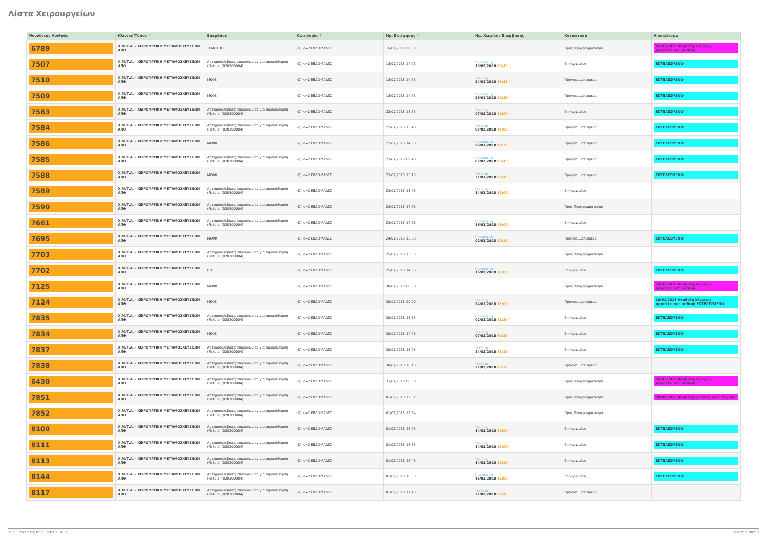Λίστα Χειρουργείων
| Μοναδικός Αριθμός | Κλινική/Τύπος ↑ | Επέμβαση | Κατηγορία ↑ | Ημ. Εκτίμησης ↑ | Ημ. Χειρ/κής Επέμβασης | Κατάσταση | Αποτέλεσμα |
| --- | --- | --- | --- | --- | --- | --- | --- |
| 6789 | Χ.Μ.Τ.Α. - ΧΕΙΡΟΥΡΓΙΚΗ ΜΕΤΑΜΟΣΧΕΥΣΕΩΝ ΑΠΘ | TENCKHOFF | (1) <=2 ΕΒΔΟΜΑΔΕΣ | 16/01/2018 00:00 | | Προς Προγραμματισμό | 05/01/2018 Αναβολή λόγω μη προσέλευσης ασθενή |
| 7507 | Χ.Μ.Τ.Α. - ΧΕΙΡΟΥΡΓΙΚΗ ΜΕΤΑΜΟΣΧΕΥΣΕΩΝ ΑΠΘ | Αρτηριοφλεβικές επικοινωνίες για αιμοκάθαρση (Fistula) (020300004) | (1) <=2 ΕΒΔΟΜΑΔΕΣ | 18/01/2018 14:23 | Παρασκευή 16/02/2018 08:45 | Επικυρωμένα | ΕΚΤΕΛΕΣΜΕΝΟ |
| 7510 | Χ.Μ.Τ.Α. - ΧΕΙΡΟΥΡΓΙΚΗ ΜΕΤΑΜΟΣΧΕΥΣΕΩΝ ΑΠΘ | ΜΚΦΚ | (1) <=2 ΕΒΔΟΜΑΔΕΣ | 18/01/2018 14:33 | Τετάρτη 24/01/2018 11:45 | Προγραμματισμένα | ΕΚΤΕΛΕΣΜΕΝΟ |
| 7509 | Χ.Μ.Τ.Α. - ΧΕΙΡΟΥΡΓΙΚΗ ΜΕΤΑΜΟΣΧΕΥΣΕΩΝ ΑΠΘ | ΜΚΦΚ | (1) <=2 ΕΒΔΟΜΑΔΕΣ | 18/01/2018 14:53 | Παρασκευή 26/01/2018 09:30 | Προγραμματισμένα | ΕΚΤΕΛΕΣΜΕΝΟ |
| 7583 | Χ.Μ.Τ.Α. - ΧΕΙΡΟΥΡΓΙΚΗ ΜΕΤΑΜΟΣΧΕΥΣΕΩΝ ΑΠΘ | Αρτηριοφλεβικές επικοινωνίες για αιμοκάθαρση (Fistula) (020300004) | (1) <=2 ΕΒΔΟΜΑΔΕΣ | 22/01/2018 13:33 | Τετάρτη 07/02/2018 10:00 | Επικυρωμένα | ΕΚΤΕΛΕΣΜΕΝΟ |
| 7584 | Χ.Μ.Τ.Α. - ΧΕΙΡΟΥΡΓΙΚΗ ΜΕΤΑΜΟΣΧΕΥΣΕΩΝ ΑΠΘ | Αρτηριοφλεβικές επικοινωνίες για αιμοκάθαρση (Fistula) (020300004) | (1) <=2 ΕΒΔΟΜΑΔΕΣ | 22/01/2018 13:43 | Τετάρτη 07/02/2018 14:00 | Προγραμματισμένα | ΕΚΤΕΛΕΣΜΕΝΟ |
| 7586 | Χ.Μ.Τ.Α. - ΧΕΙΡΟΥΡΓΙΚΗ ΜΕΤΑΜΟΣΧΕΥΣΕΩΝ ΑΠΘ | ΜΚΦΚ | (1) <=2 ΕΒΔΟΜΑΔΕΣ | 22/01/2018 14:33 | Παρασκευή 26/01/2018 10:15 | Προγραμματισμένα | ΕΚΤΕΛΕΣΜΕΝΟ |
| 7585 | Χ.Μ.Τ.Α. - ΧΕΙΡΟΥΡΓΙΚΗ ΜΕΤΑΜΟΣΧΕΥΣΕΩΝ ΑΠΘ | Αρτηριοφλεβικές επικοινωνίες για αιμοκάθαρση (Fistula) (020300004) | (1) <=2 ΕΒΔΟΜΑΔΕΣ | 23/01/2018 09:48 | Παρασκευή 02/02/2018 08:45 | Προγραμματισμένα | ΕΚΤΕΛΕΣΜΕΝΟ |
| 7588 | Χ.Μ.Τ.Α. - ΧΕΙΡΟΥΡΓΙΚΗ ΜΕΤΑΜΟΣΧΕΥΣΕΩΝ ΑΠΘ | ΜΚΦΚ | (1) <=2 ΕΒΔΟΜΑΔΕΣ | 23/01/2018 13:13 | Τετάρτη 31/01/2018 09:45 | Προγραμματισμένα | ΕΚΤΕΛΕΣΜΕΝΟ |
| 7589 | Χ.Μ.Τ.Α. - ΧΕΙΡΟΥΡΓΙΚΗ ΜΕΤΑΜΟΣΧΕΥΣΕΩΝ ΑΠΘ | Αρτηριοφλεβικές επικοινωνίες για αιμοκάθαρση (Fistula) (020300004) | (1) <=2 ΕΒΔΟΜΑΔΕΣ | 23/01/2018 13:23 | Τετάρτη 14/02/2018 12:00 | Επικυρωμένα | |
| 7590 | Χ.Μ.Τ.Α. - ΧΕΙΡΟΥΡΓΙΚΗ ΜΕΤΑΜΟΣΧΕΥΣΕΩΝ ΑΠΘ | Αρτηριοφλεβικές επικοινωνίες για αιμοκάθαρση (Fistula) (020300004) | (1) <=2 ΕΒΔΟΜΑΔΕΣ | 23/01/2018 17:03 | | Προς Προγραμματισμό | |
| 7661 | Χ.Μ.Τ.Α. - ΧΕΙΡΟΥΡΓΙΚΗ ΜΕΤΑΜΟΣΧΕΥΣΕΩΝ ΑΠΘ | Αρτηριοφλεβικές επικοινωνίες για αιμοκάθαρση (Fistula) (020300004) | (1) <=2 ΕΒΔΟΜΑΔΕΣ | 23/01/2018 17:03 | Παρασκευή 16/03/2018 08:00 | Επικυρωμένα | |
| 7695 | Χ.Μ.Τ.Α. - ΧΕΙΡΟΥΡΓΙΚΗ ΜΕΤΑΜΟΣΧΕΥΣΕΩΝ ΑΠΘ | ΜΚΦΚ | (1) <=2 ΕΒΔΟΜΑΔΕΣ | 24/01/2018 15:03 | Παρασκευή 02/02/2018 10:15 | Προγραμματισμένα | ΕΚΤΕΛΕΣΜΕΝΟ |
| 7703 | Χ.Μ.Τ.Α. - ΧΕΙΡΟΥΡΓΙΚΗ ΜΕΤΑΜΟΣΧΕΥΣΕΩΝ ΑΠΘ | Αρτηριοφλεβικές επικοινωνίες για αιμοκάθαρση (Fistula) (020300004) | (1) <=2 ΕΒΔΟΜΑΔΕΣ | 25/01/2018 13:53 | | Προς Προγραμματισμό | |
| 7702 | Χ.Μ.Τ.Α. - ΧΕΙΡΟΥΡΓΙΚΗ ΜΕΤΑΜΟΣΧΕΥΣΕΩΝ ΑΠΘ | PTFE | (1) <=2 ΕΒΔΟΜΑΔΕΣ | 25/01/2018 14:03 | Παρασκευή 16/02/2018 12:00 | Επικυρωμένα | ΕΚΤΕΛΕΣΜΕΝΟ |
| 7125 | Χ.Μ.Τ.Α. - ΧΕΙΡΟΥΡΓΙΚΗ ΜΕΤΑΜΟΣΧΕΥΣΕΩΝ ΑΠΘ | ΜΚΦΚ | (1) <=2 ΕΒΔΟΜΑΔΕΣ | 30/01/2018 00:00 | | Προς Προγραμματισμό | 24/01/2018 Αναβολή λόγω μη προσέλευσης ασθενή |
| 7124 | Χ.Μ.Τ.Α. - ΧΕΙΡΟΥΡΓΙΚΗ ΜΕΤΑΜΟΣΧΕΥΣΕΩΝ ΑΠΘ | ΜΚΦΚ | (1) <=2 ΕΒΔΟΜΑΔΕΣ | 30/01/2018 00:00 | Τετάρτη 24/01/2018 13:00 | Προγραμματισμένα | 19/01/2018 Αναβολή λόγω μη προσέλευσης ασθενή ΕΚΤΕΛΕΣΜΕΝΟ |
| 7835 | Χ.Μ.Τ.Α. - ΧΕΙΡΟΥΡΓΙΚΗ ΜΕΤΑΜΟΣΧΕΥΣΕΩΝ ΑΠΘ | Αρτηριοφλεβικές επικοινωνίες για αιμοκάθαρση (Fistula) (020300004) | (1) <=2 ΕΒΔΟΜΑΔΕΣ | 30/01/2018 13:53 | Παρασκευή 02/03/2018 11:30 | Επικυρωμένα | ΕΚΤΕΛΕΣΜΕΝΟ |
| 7834 | Χ.Μ.Τ.Α. - ΧΕΙΡΟΥΡΓΙΚΗ ΜΕΤΑΜΟΣΧΕΥΣΕΩΝ ΑΠΘ | ΜΚΦΚ | (1) <=2 ΕΒΔΟΜΑΔΕΣ | 30/01/2018 14:23 | Τετάρτη 07/02/2018 10:30 | Επικυρωμένα | ΕΚΤΕΛΕΣΜΕΝΟ |
| 7837 | Χ.Μ.Τ.Α. - ΧΕΙΡΟΥΡΓΙΚΗ ΜΕΤΑΜΟΣΧΕΥΣΕΩΝ ΑΠΘ | Αρτηριοφλεβικές επικοινωνίες για αιμοκάθαρση (Fistula) (020300004) | (1) <=2 ΕΒΔΟΜΑΔΕΣ | 30/01/2018 16:03 | Τετάρτη 14/02/2018 13:15 | Επικυρωμένα | ΕΚΤΕΛΕΣΜΕΝΟ |
| 7838 | Χ.Μ.Τ.Α. - ΧΕΙΡΟΥΡΓΙΚΗ ΜΕΤΑΜΟΣΧΕΥΣΕΩΝ ΑΠΘ | Αρτηριοφλεβικές επικοινωνίες για αιμοκάθαρση (Fistula) (020300004) | (1) <=2 ΕΒΔΟΜΑΔΕΣ | 30/01/2018 16:13 | Τετάρτη 21/02/2018 09:15 | Προγραμματισμένα | |
| 6430 | Χ.Μ.Τ.Α. - ΧΕΙΡΟΥΡΓΙΚΗ ΜΕΤΑΜΟΣΧΕΥΣΕΩΝ ΑΠΘ | Αρτηριοφλεβικές επικοινωνίες για αιμοκάθαρση (Fistula) (020300004) | (1) <=2 ΕΒΔΟΜΑΔΕΣ | 31/01/2018 00:00 | | Προς Προγραμματισμό | 26/01/2018 Αναβολή λόγω μη προσέλευσης ασθενή |
| 7851 | Χ.Μ.Τ.Α. - ΧΕΙΡΟΥΡΓΙΚΗ ΜΕΤΑΜΟΣΧΕΥΣΕΩΝ ΑΠΘ | Αρτηριοφλεβικές επικοινωνίες για αιμοκάθαρση (Fistula) (020300004) | (1) <=2 ΕΒΔΟΜΑΔΕΣ | 01/02/2018 12:01 | | Προς Προγραμματισμό | 09/02/2018 Αναβολή για ιατρικούς λόγους |
| 7852 | Χ.Μ.Τ.Α. - ΧΕΙΡΟΥΡΓΙΚΗ ΜΕΤΑΜΟΣΧΕΥΣΕΩΝ ΑΠΘ | Αρτηριοφλεβικές επικοινωνίες για αιμοκάθαρση (Fistula) (020300004) | (1) <=2 ΕΒΔΟΜΑΔΕΣ | 01/02/2018 12:34 | | Προς Προγραμματισμό | |
| 8109 | Χ.Μ.Τ.Α. - ΧΕΙΡΟΥΡΓΙΚΗ ΜΕΤΑΜΟΣΧΕΥΣΕΩΝ ΑΠΘ | Αρτηριοφλεβικές επικοινωνίες για αιμοκάθαρση (Fistula) (020300004) | (1) <=2 ΕΒΔΟΜΑΔΕΣ | 01/02/2018 16:23 | Τετάρτη 14/02/2018 10:00 | Επικυρωμένα | ΕΚΤΕΛΕΣΜΕΝΟ |
| 8111 | Χ.Μ.Τ.Α. - ΧΕΙΡΟΥΡΓΙΚΗ ΜΕΤΑΜΟΣΧΕΥΣΕΩΝ ΑΠΘ | Αρτηριοφλεβικές επικοινωνίες για αιμοκάθαρση (Fistula) (020300004) | (1) <=2 ΕΒΔΟΜΑΔΕΣ | 01/02/2018 16:33 | Τετάρτη 14/02/2018 13:00 | Επικυρωμένα | ΕΚΤΕΛΕΣΜΕΝΟ |
| 8113 | Χ.Μ.Τ.Α. - ΧΕΙΡΟΥΡΓΙΚΗ ΜΕΤΑΜΟΣΧΕΥΣΕΩΝ ΑΠΘ | Αρτηριοφλεβικές επικοινωνίες για αιμοκάθαρση (Fistula) (020300004) | (1) <=2 ΕΒΔΟΜΑΔΕΣ | 01/02/2018 16:43 | Τετάρτη 14/02/2018 15:30 | Επικυρωμένα | ΕΚΤΕΛΕΣΜΕΝΟ |
| 8144 | Χ.Μ.Τ.Α. - ΧΕΙΡΟΥΡΓΙΚΗ ΜΕΤΑΜΟΣΧΕΥΣΕΩΝ ΑΠΘ | Αρτηριοφλεβικές επικοινωνίες για αιμοκάθαρση (Fistula) (020300004) | (1) <=2 ΕΒΔΟΜΑΔΕΣ | 01/02/2018 16:53 | Παρασκευή 16/02/2018 11:00 | Επικυρωμένα | ΕΚΤΕΛΕΣΜΕΝΟ |
| 8117 | Χ.Μ.Τ.Α. - ΧΕΙΡΟΥΡΓΙΚΗ ΜΕΤΑΜΟΣΧΕΥΣΕΩΝ ΑΠΘ | Αρτηριοφλεβικές επικοινωνίες για αιμοκάθαρση (Fistula) (020300004) | (1) <=2 ΕΒΔΟΜΑΔΕΣ | 01/02/2018 17:13 | Τετάρτη 21/02/2018 07:45 | Προγραμματισμένα | |
Τυπώθηκε στις 09/03/2018 14:19 Σελίδα 7 από 8